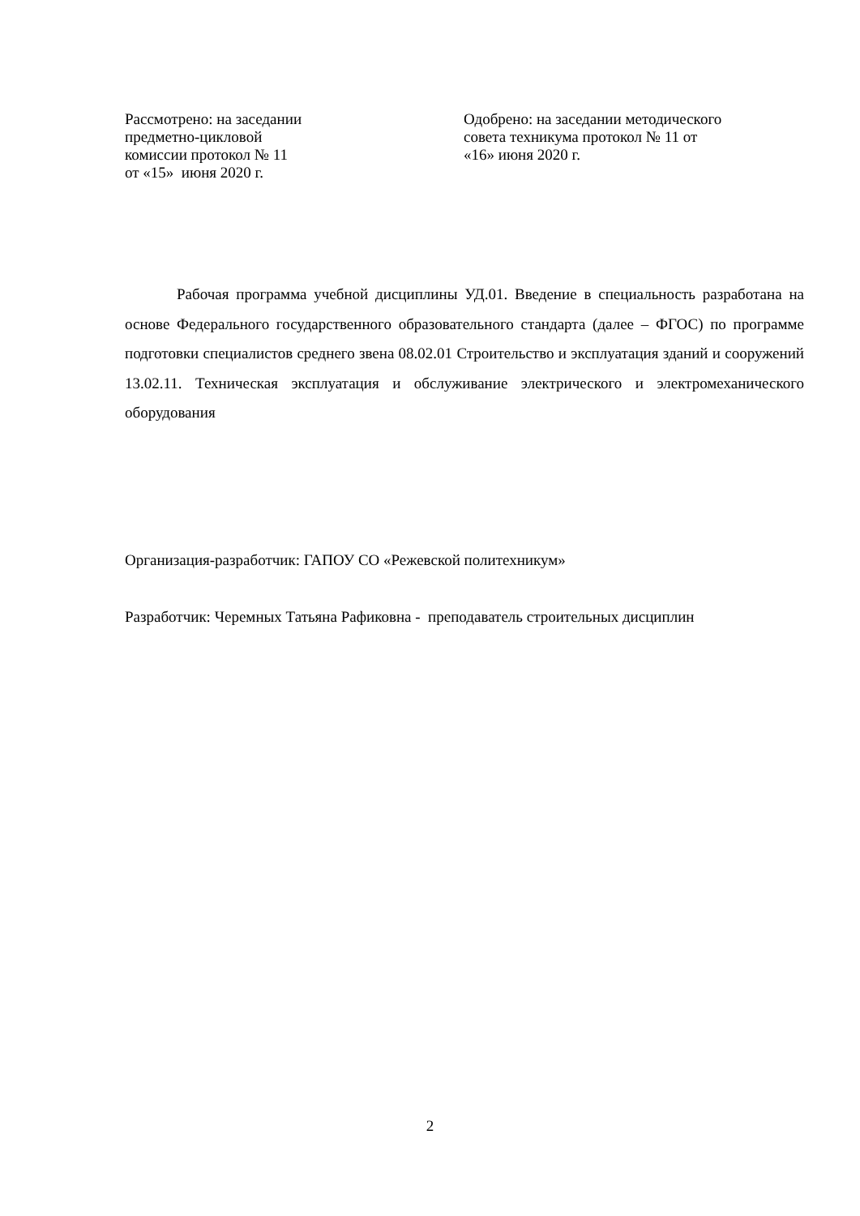Рассмотрено: на заседании
предметно-цикловой
комиссии протокол № 11
от «15» июня 2020 г.
Одобрено: на заседании методического
совета техникума протокол № 11 от
«16» июня 2020 г.
Рабочая программа учебной дисциплины УД.01. Введение в специальность разработана на основе Федерального государственного образовательного стандарта (далее – ФГОС) по программе подготовки специалистов среднего звена 08.02.01 Строительство и эксплуатация зданий и сооружений 13.02.11. Техническая эксплуатация и обслуживание электрического и электромеханического оборудования
Организация-разработчик: ГАПОУ СО «Режевской политехникум»
Разработчик: Черемных Татьяна Рафиковна - преподаватель строительных дисциплин
2